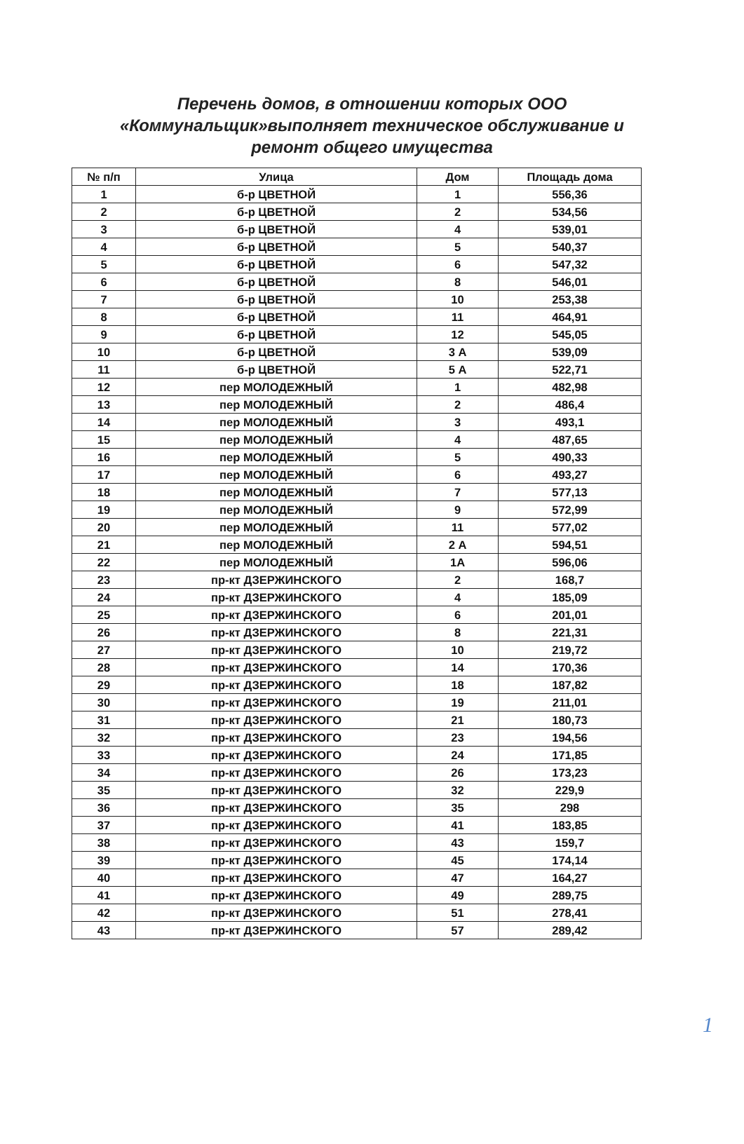Перечень домов, в отношении которых ООО «Коммунальщик»выполняет техническое обслуживание и ремонт общего имущества
| № п/п | Улица | Дом | Площадь дома |
| --- | --- | --- | --- |
| 1 | б-р ЦВЕТНОЙ | 1 | 556,36 |
| 2 | б-р ЦВЕТНОЙ | 2 | 534,56 |
| 3 | б-р ЦВЕТНОЙ | 4 | 539,01 |
| 4 | б-р ЦВЕТНОЙ | 5 | 540,37 |
| 5 | б-р ЦВЕТНОЙ | 6 | 547,32 |
| 6 | б-р ЦВЕТНОЙ | 8 | 546,01 |
| 7 | б-р ЦВЕТНОЙ | 10 | 253,38 |
| 8 | б-р ЦВЕТНОЙ | 11 | 464,91 |
| 9 | б-р ЦВЕТНОЙ | 12 | 545,05 |
| 10 | б-р ЦВЕТНОЙ | 3 А | 539,09 |
| 11 | б-р ЦВЕТНОЙ | 5 А | 522,71 |
| 12 | пер МОЛОДЕЖНЫЙ | 1 | 482,98 |
| 13 | пер МОЛОДЕЖНЫЙ | 2 | 486,4 |
| 14 | пер МОЛОДЕЖНЫЙ | 3 | 493,1 |
| 15 | пер МОЛОДЕЖНЫЙ | 4 | 487,65 |
| 16 | пер МОЛОДЕЖНЫЙ | 5 | 490,33 |
| 17 | пер МОЛОДЕЖНЫЙ | 6 | 493,27 |
| 18 | пер МОЛОДЕЖНЫЙ | 7 | 577,13 |
| 19 | пер МОЛОДЕЖНЫЙ | 9 | 572,99 |
| 20 | пер МОЛОДЕЖНЫЙ | 11 | 577,02 |
| 21 | пер МОЛОДЕЖНЫЙ | 2 А | 594,51 |
| 22 | пер МОЛОДЕЖНЫЙ | 1А | 596,06 |
| 23 | пр-кт ДЗЕРЖИНСКОГО | 2 | 168,7 |
| 24 | пр-кт ДЗЕРЖИНСКОГО | 4 | 185,09 |
| 25 | пр-кт ДЗЕРЖИНСКОГО | 6 | 201,01 |
| 26 | пр-кт ДЗЕРЖИНСКОГО | 8 | 221,31 |
| 27 | пр-кт ДЗЕРЖИНСКОГО | 10 | 219,72 |
| 28 | пр-кт ДЗЕРЖИНСКОГО | 14 | 170,36 |
| 29 | пр-кт ДЗЕРЖИНСКОГО | 18 | 187,82 |
| 30 | пр-кт ДЗЕРЖИНСКОГО | 19 | 211,01 |
| 31 | пр-кт ДЗЕРЖИНСКОГО | 21 | 180,73 |
| 32 | пр-кт ДЗЕРЖИНСКОГО | 23 | 194,56 |
| 33 | пр-кт ДЗЕРЖИНСКОГО | 24 | 171,85 |
| 34 | пр-кт ДЗЕРЖИНСКОГО | 26 | 173,23 |
| 35 | пр-кт ДЗЕРЖИНСКОГО | 32 | 229,9 |
| 36 | пр-кт ДЗЕРЖИНСКОГО | 35 | 298 |
| 37 | пр-кт ДЗЕРЖИНСКОГО | 41 | 183,85 |
| 38 | пр-кт ДЗЕРЖИНСКОГО | 43 | 159,7 |
| 39 | пр-кт ДЗЕРЖИНСКОГО | 45 | 174,14 |
| 40 | пр-кт ДЗЕРЖИНСКОГО | 47 | 164,27 |
| 41 | пр-кт ДЗЕРЖИНСКОГО | 49 | 289,75 |
| 42 | пр-кт ДЗЕРЖИНСКОГО | 51 | 278,41 |
| 43 | пр-кт ДЗЕРЖИНСКОГО | 57 | 289,42 |
1